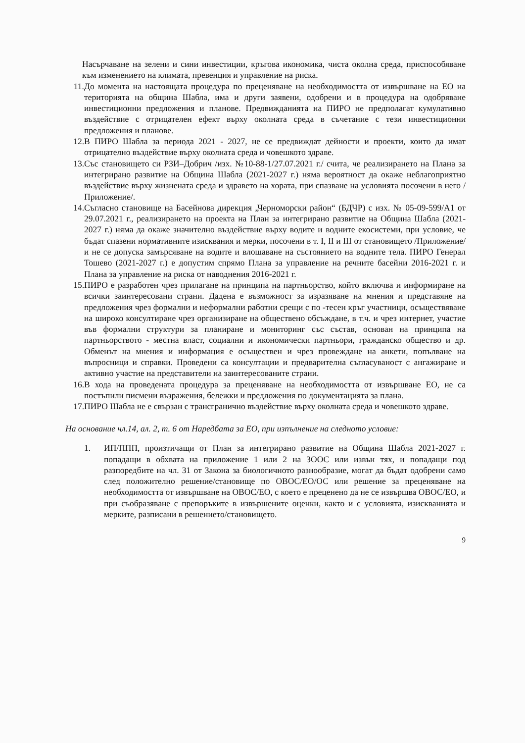Насърчаване на зелени и сини инвестиции, кръгова икономика, чиста околна среда, приспособяване към изменението на климата, превенция и управление на риска.
11. До момента на настоящата процедура по преценяване на необходимостта от извършване на ЕО на територията на община Шабла, има и други заявени, одобрени и в процедура на одобряване инвестиционни предложения и планове. Предвижданията на ПИРО не предполагат кумулативно въздействие с отрицателен ефект върху околната среда в съчетание с тези инвестиционни предложения и планове.
12. В ПИРО Шабла за периода 2021 - 2027, не се предвиждат дейности и проекти, които да имат отрицателно въздействие върху околната среда и човешкото здраве.
13. Със становището си РЗИ–Добрич /изх. №10-88-1/27.07.2021 г./ счита, че реализирането на Плана за интегрирано развитие на Община Шабла (2021-2027 г.) няма вероятност да окаже неблагоприятно въздействие върху жизнената среда и здравето на хората, при спазване на условията посочени в него /Приложение/.
14. Съгласно становище на Басейнова дирекция „Черноморски район“ (БДЧР) с изх. № 05-09-599/А1 от 29.07.2021 г., реализирането на проекта на План за интегрирано развитие на Община Шабла (2021-2027 г.) няма да окаже значително въздействие върху водите и водните екосистеми, при условие, че бъдат спазени нормативните изисквания и мерки, посочени в т. I, II и III от становището /Приложение/ и не се допуска замърсяване на водите и влошаване на състоянието на водните тела. ПИРО Генерал Тошево (2021-2027 г.) е допустим спрямо Плана за управление на речните басейни 2016-2021 г. и Плана за управление на риска от наводнения 2016-2021 г.
15. ПИРО е разработен чрез прилагане на принципа на партньорство, който включва и информиране на всички заинтересовани страни. Дадена е възможност за изразяване на мнения и представяне на предложения чрез формални и неформални работни срещи с по -тесен кръг участници, осъществяване на широко консултиране чрез организиране на обществено обсъждане, в т.ч. и чрез интернет, участие във формални структури за планиране и мониторинг със състав, основан на принципа на партньорството - местна власт, социални и икономически партньори, гражданско общество и др. Обменът на мнения и информация е осъществен и чрез провеждане на анкети, попълване на въпросници и справки. Проведени са консултации и предварителна съгласуваност с ангажиране и активно участие на представители на заинтересованите страни.
16. В хода на проведената процедура за преценяване на необходимостта от извършване ЕО, не са постъпили писмени възражения, бележки и предложения по документацията за плана.
17. ПИРО Шабла не е свързан с трансгранично въздействие върху околната среда и човешкото здраве.
На основание чл.14, ал. 2, т. 6 от Наредбата за ЕО, при изпълнение на следното условие:
1. ИП/ППП, произтичащи от План за интегрирано развитие на Община Шабла 2021-2027 г. попадащи в обхвата на приложение 1 или 2 на ЗООС или извън тях, и попадащи под разпоредбите на чл. 31 от Закона за биологичното разнообразие, могат да бъдат одобрени само след положително решение/становище по ОВОС/ЕО/ОС или решение за преценяване на необходимостта от извършване на ОВОС/ЕО, с което е преценено да не се извършва ОВОС/ЕО, и при съобразяване с препоръките в извършените оценки, както и с условията, изискванията и мерките, разписани в решението/становището.
9